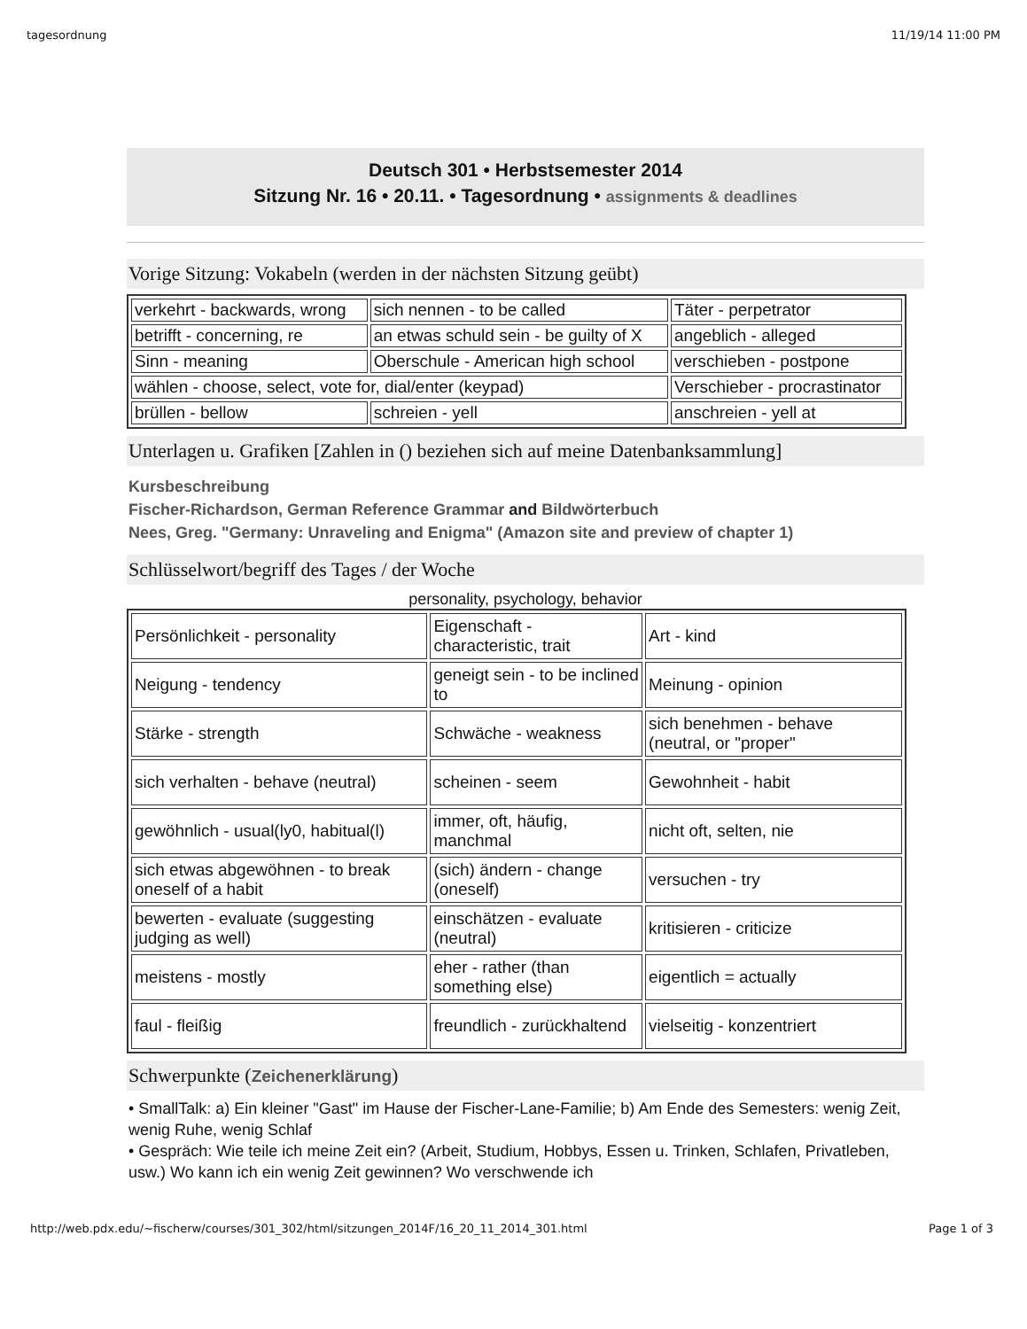tagesordnung 11/19/14 11:00 PM
Deutsch 301 • Herbstsemester 2014
Sitzung Nr. 16 • 20.11. • Tagesordnung • assignments & deadlines
Vorige Sitzung: Vokabeln (werden in der nächsten Sitzung geübt)
| verkehrt - backwards, wrong | sich nennen - to be called | Täter - perpetrator |
| betrifft - concerning, re | an etwas schuld sein - be guilty of X | angeblich - alleged |
| Sinn - meaning | Oberschule - American high school | verschieben - postpone |
| wählen - choose, select, vote for, dial/enter (keypad) | | Verschieber - procrastinator |
| brüllen - bellow | schreien - yell | anschreien - yell at |
Unterlagen u. Grafiken [Zahlen in () beziehen sich auf meine Datenbanksammlung]
Kursbeschreibung
Fischer-Richardson, German Reference Grammar and Bildwörterbuch
Nees, Greg. "Germany: Unraveling and Enigma" (Amazon site and preview of chapter 1)
Schlüsselwort/begriff des Tages / der Woche
personality, psychology, behavior
| Persönlichkeit - personality | Eigenschaft - characteristic, trait | Art - kind |
| Neigung - tendency | geneigt sein - to be inclined to | Meinung - opinion |
| Stärke - strength | Schwäche - weakness | sich benehmen - behave (neutral, or "proper" |
| sich verhalten - behave (neutral) | scheinen - seem | Gewohnheit - habit |
| gewöhnlich - usual(ly0, habitual(l) | immer, oft, häufig, manchmal | nicht oft, selten, nie |
| sich etwas abgewöhnen - to break oneself of a habit | (sich) ändern - change (oneself) | versuchen - try |
| bewerten - evaluate (suggesting judging as well) | einschätzen - evaluate (neutral) | kritisieren - criticize |
| meistens - mostly | eher - rather (than something else) | eigentlich = actually |
| faul - fleißig | freundlich - zurückhaltend | vielseitig - konzentriert |
Schwerpunkte (Zeichenerklärung)
• SmallTalk: a) Ein kleiner "Gast" im Hause der Fischer-Lane-Familie; b) Am Ende des Semesters: wenig Zeit, wenig Ruhe, wenig Schlaf
• Gespräch: Wie teile ich meine Zeit ein? (Arbeit, Studium, Hobbys, Essen u. Trinken, Schlafen, Privatleben, usw.) Wo kann ich ein wenig Zeit gewinnen? Wo verschwende ich
http://web.pdx.edu/~fischerw/courses/301_302/html/sitzungen_2014F/16_20_11_2014_301.html Page 1 of 3